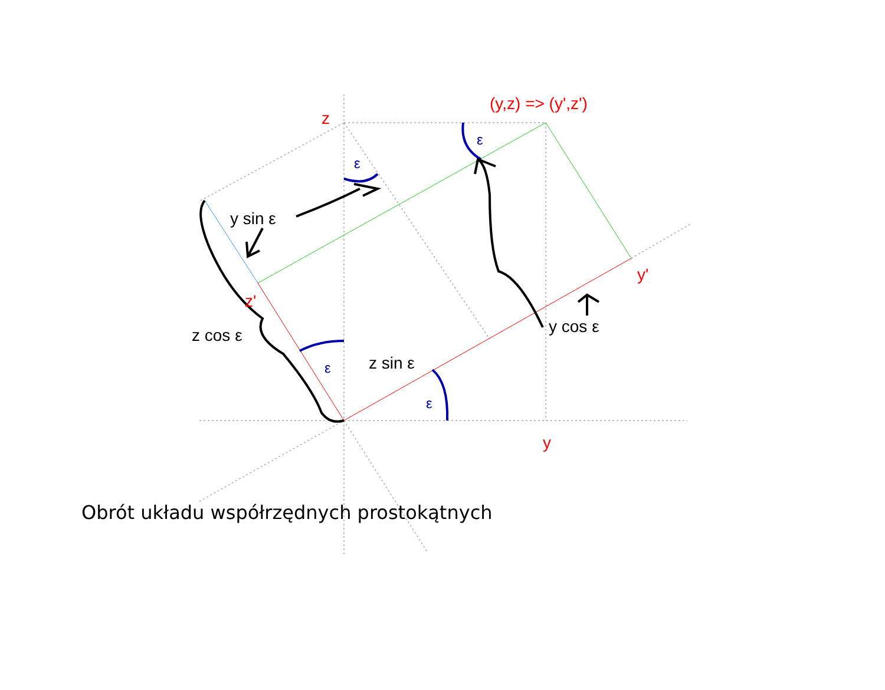z
(y,z) => (y',z')
y'
z'
y
y sin ε
z cos ε
z sin ε
y cos ε
ε
ε
ε
ε
Obrót układu współrzędnych prostokątnych